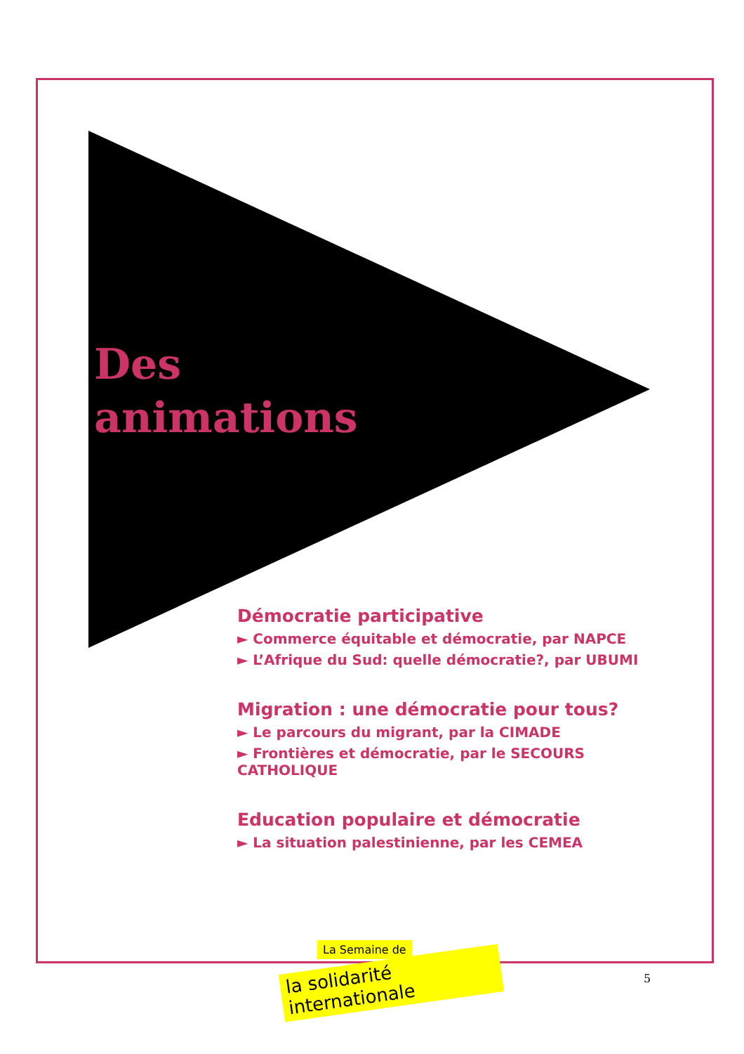Des
animations
Démocratie participative
► Commerce équitable et démocratie, par NAPCE
► L’Afrique du Sud: quelle démocratie?, par UBUMI
Migration : une démocratie pour tous?
► Le parcours du migrant, par la CIMADE
► Frontières et démocratie, par le SECOURS CATHOLIQUE
Education populaire et démocratie
► La situation palestinienne, par les CEMEA
La Semaine de
la solidarité internationale
5